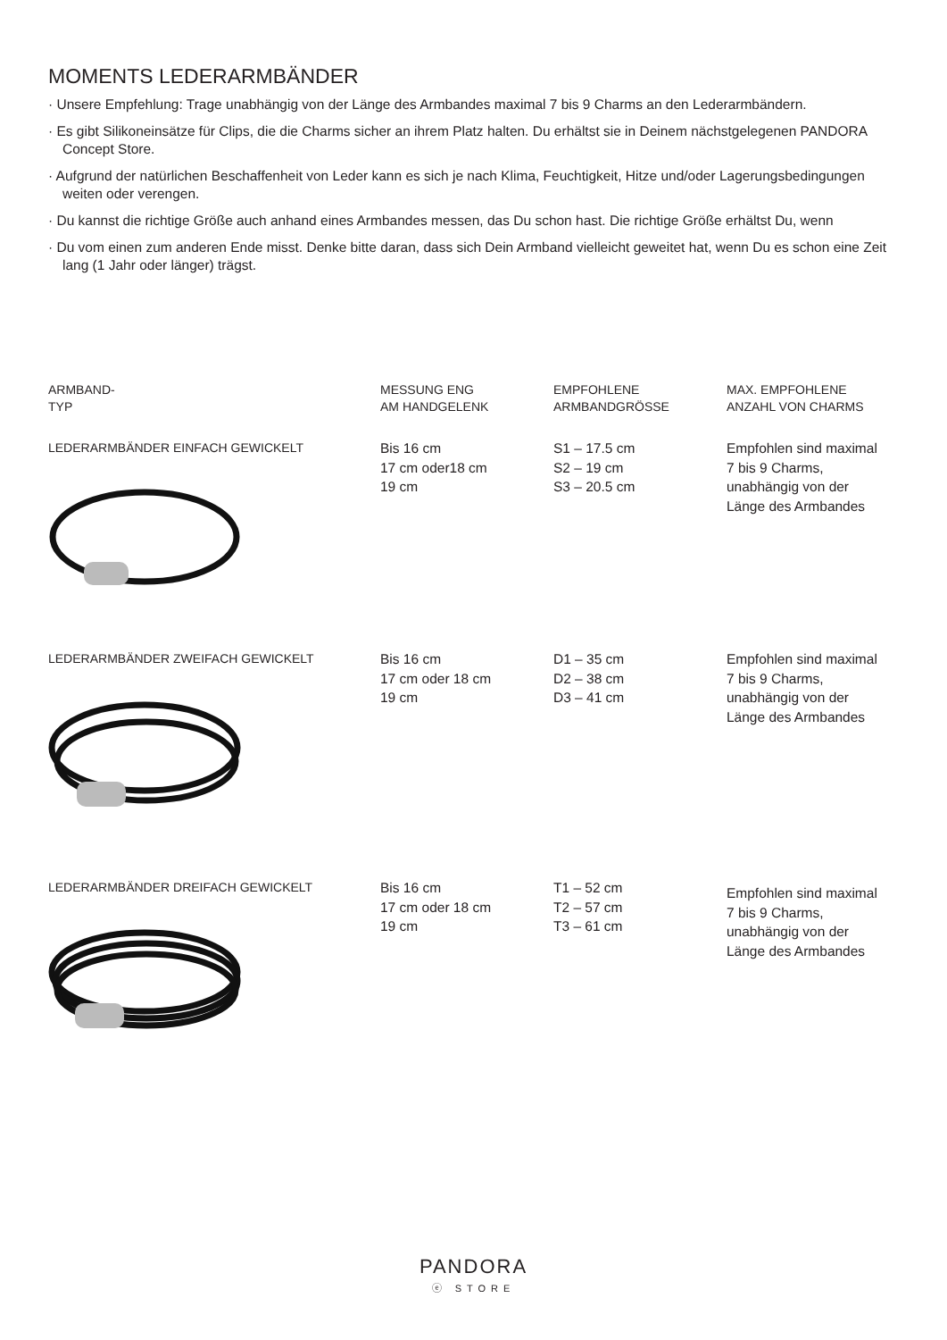MOMENTS LEDERARMBÄNDER
· Unsere Empfehlung: Trage unabhängig von der Länge des Armbandes maximal 7 bis 9 Charms an den Lederarmbändern.
· Es gibt Silikoneinsätze für Clips, die die Charms sicher an ihrem Platz halten. Du erhältst sie in Deinem nächstgelegenen PANDORA Concept Store.
· Aufgrund der natürlichen Beschaffenheit von Leder kann es sich je nach Klima, Feuchtigkeit, Hitze und/oder Lagerungsbedingungen weiten oder verengen.
· Du kannst die richtige Größe auch anhand eines Armbandes messen, das Du schon hast. Die richtige Größe erhältst Du, wenn
· Du vom einen zum anderen Ende misst. Denke bitte daran, dass sich Dein Armband vielleicht geweitet hat, wenn Du es schon eine Zeit lang (1 Jahr oder länger) trägst.
| ARMBAND- TYP | MESSUNG ENG AM HANDGELENK | EMPFOHLENE ARMBANDGRÖSSE | MAX. EMPFOHLENE ANZAHL VON CHARMS |
| --- | --- | --- | --- |
| LEDERARMBÄNDER EINFACH GEWICKELT | Bis 16 cm 17 cm oder18 cm 19 cm | S1 – 17.5 cm S2 – 19 cm S3 – 20.5 cm | Empfohlen sind maximal 7 bis 9 Charms, unabhängig von der Länge des Armbandes |
| LEDERARMBÄNDER ZWEIFACH GEWICKELT | Bis 16 cm 17 cm oder 18 cm 19 cm | D1 – 35 cm D2 – 38 cm D3 – 41 cm | Empfohlen sind maximal 7 bis 9 Charms, unabhängig von der Länge des Armbandes |
| LEDERARMBÄNDER DREIFACH GEWICKELT | Bis 16 cm 17 cm oder 18 cm 19 cm | T1 – 52 cm T2 – 57 cm T3 – 61 cm | Empfohlen sind maximal 7 bis 9 Charms, unabhängig von der Länge des Armbandes |
PANDORA
ⓔ STORE